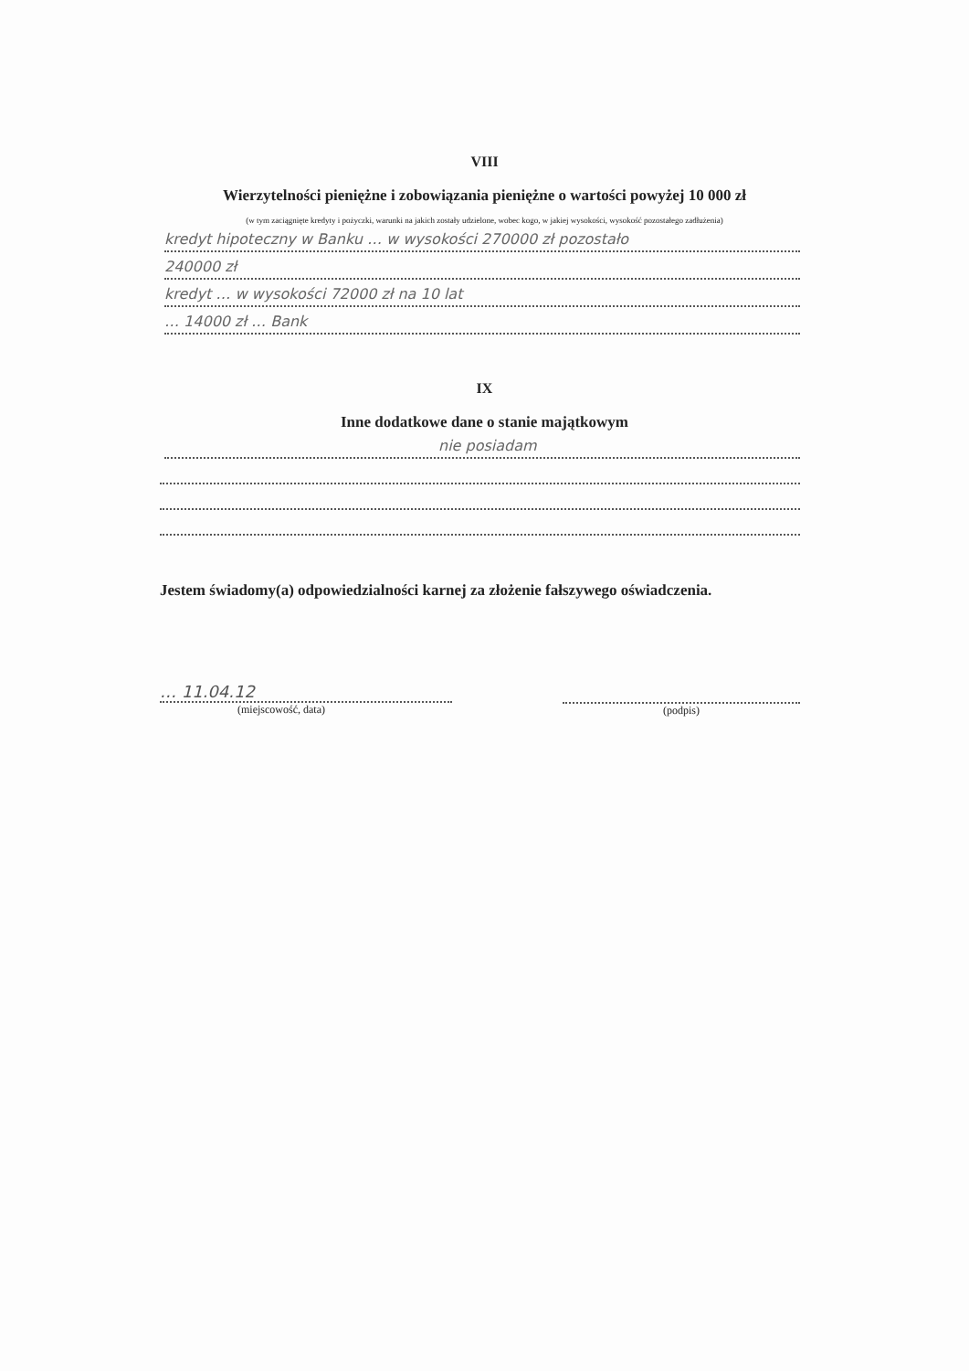VIII
Wierzytelności pieniężne i zobowiązania pieniężne o wartości powyżej 10 000 zł
(w tym zaciągnięte kredyty i pożyczki, warunki na jakich zostały udzielone, wobec kogo, w jakiej wysokości, wysokość pozostałego zadłużenia)
kredyt hipoteczny w Banku … w wysokości 270000 zł pozostało
240000 zł
kredyt … w wysokości 72000 zł na 10 lat
… 14000 zł … Bank
IX
Inne dodatkowe dane o stanie majątkowym
nie posiadam
Jestem świadomy(a) odpowiedzialności karnej za złożenie fałszywego oświadczenia.
… 11.04.12
(miejscowość, data)
(podpis)